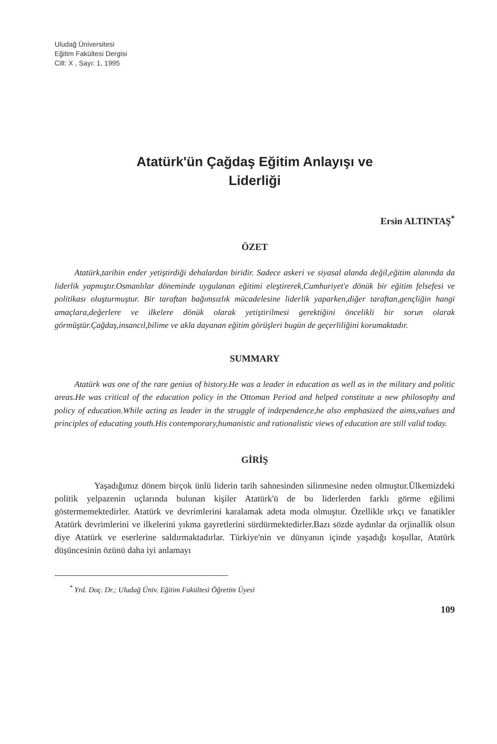Uludağ Üniversitesi
Eğitim Fakültesi Dergisi
Cilt: X , Sayı: 1, 1995
Atatürk'ün Çağdaş Eğitim Anlayışı ve
Liderliği
Ersin ALTINTAŞ<sup>*</sup>
ÖZET
Atatürk,tarihin ender yetiştirdiği dehalardan biridir. Sadece askeri ve siyasal alanda değil,eğitim alanında da liderlik yapmıştır.Osmanlılar döneminde uygulanan eğitimi eleştirerek,Cumhuriyet'e dönük bir eğitim felsefesi ve politikası oluşturmuştur. Bir taraftan bağımsızlık mücadelesine liderlik yaparken,diğer taraftan,gençliğin hangi amaçlara,değerlere ve ilkelere dönük olarak yetiştirilmesi gerektiğini öncelikli bir sorun olarak görmüştür.Çağdaş,insancıl,bilime ve akla dayanan eğitim görüşleri bugün de geçerliliğini korumaktadır.
SUMMARY
Atatürk was one of the rare genius of history.He was a leader in education as well as in the military and politic areas.He was critical of the education policy in the Ottoman Period and helped constitute a new philosophy and policy of education.While acting as leader in the struggle of independence,he also emphasized the aims,values and principles of educating youth.His contemporary,humanistic and rationalistic views of education are still valid today.
GİRİŞ
Yaşadığımız dönem birçok ünlü liderin tarih sahnesinden silinmesine neden olmuştur.Ülkemizdeki politik yelpazenin uçlarında bulunan kişiler Atatürk'ü de bu liderlerden farklı görme eğilimi göstermemektedirler. Atatürk ve devrimlerini karalamak adeta moda olmuştur. Özellikle ırkçı ve fanatikler Atatürk devrimlerini ve ilkelerini yıkma gayretlerini sürdürmektedirler.Bazı sözde aydınlar da orjinallik olsun diye Atatürk ve eserlerine saldırmaktadırlar. Türkiye'nin ve dünyanın içinde yaşadığı koşullar, Atatürk düşüncesinin özünü daha iyi anlamayı
<sup>*</sup> Yrd. Doç. Dr.; Uludağ Üniv. Eğitim Fakültesi Öğretim Üyesi
109